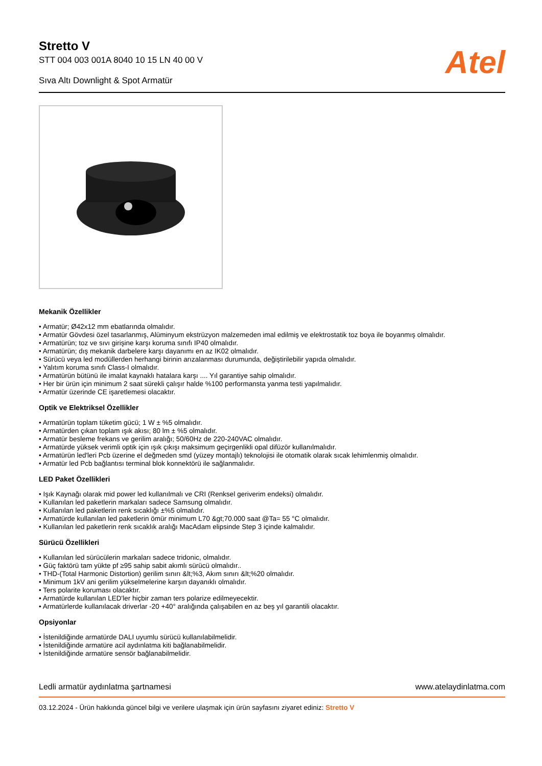Stretto V
STT 004 003 001A 8040 10 15 LN 40 00 V
Sıva Altı Downlight & Spot Armatür
Atel
Mekanik Özellikler
• Armatür; Ø42x12 mm ebatlarında olmalıdır.
• Armatür Gövdesi özel tasarlanmış, Alüminyum ekstrüzyon malzemeden imal edilmiş ve elektrostatik toz boya ile boyanmış olmalıdır.
• Armatürün; toz ve sıvı girişine karşı koruma sınıfı IP40 olmalıdır.
• Armatürün; dış mekanik darbelere karşı dayanımı en az IK02 olmalıdır.
• Sürücü veya led modüllerden herhangi birinin arızalanması durumunda, değiştirilebilir yapıda olmalıdır.
• Yalıtım koruma sınıfı Class-I olmalıdır.
• Armatürün bütünü ile imalat kaynaklı hatalara karşı .... Yıl garantiye sahip olmalıdır.
• Her bir ürün için minimum 2 saat sürekli çalışır halde %100 performansta yanma testi yapılmalıdır.
• Armatür üzerinde CE işaretlemesi olacaktır.
Optik ve Elektriksel Özellikler
• Armatürün toplam tüketim gücü; 1 W ± %5 olmalıdır.
• Armatürden çıkan toplam ışık akısı; 80 lm ± %5 olmalıdır.
• Armatür besleme frekans ve gerilim aralığı; 50/60Hz de 220-240VAC olmalıdır.
• Armatürde yüksek verimli optik için ışık çıkışı maksimum geçirgenlikli opal difüzör kullanılmalıdır.
• Armatürün led'leri Pcb üzerine el değmeden smd (yüzey montajlı) teknolojisi ile otomatik olarak sıcak lehimlenmiş olmalıdır.
• Armatür led Pcb bağlantısı terminal blok konnektörü ile sağlanmalıdır.
LED Paket Özellikleri
• Işık Kaynağı olarak mid power led kullanılmalı ve CRI (Renksel geriverim endeksi) olmalıdır.
• Kullanılan led paketlerin markaları sadece Samsung olmalıdır.
• Kullanılan led paketlerin renk sıcaklığı ±%5 olmalıdır.
• Armatürde kullanılan led paketlerin ömür minimum L70 &gt;70.000 saat @Ta= 55 °C olmalıdır.
• Kullanılan led paketlerin renk sıcaklık aralığı MacAdam elipsinde Step 3 içinde kalmalıdır.
Sürücü Özellikleri
• Kullanılan led sürücülerin markaları sadece tridonic, olmalıdır.
• Güç faktörü tam yükte pf ≥95 sahip sabit akımlı sürücü olmalıdır..
• THD-(Total Harmonic Distortion) gerilim sınırı &lt;%3, Akım sınırı &lt;%20 olmalıdır.
• Minimum 1kV ani gerilim yükselmelerine karşın dayanıklı olmalıdır.
• Ters polarite koruması olacaktır.
• Armatürde kullanılan LED'ler hiçbir zaman ters polarize edilmeyecektir.
• Armatürlerde kullanılacak driverlar -20 +40° aralığında çalışabilen en az beş yıl garantili olacaktır.
Opsiyonlar
• İstenildiğinde armatürde DALI uyumlu sürücü kullanılabilmelidir.
• İstenildiğinde armatüre acil aydınlatma kiti bağlanabilmelidir.
• İstenildiğinde armatüre sensör bağlanabilmelidir.
Ledli armatür aydınlatma şartnamesi www.atelaydinlatma.com
03.12.2024 - Ürün hakkında güncel bilgi ve verilere ulaşmak için ürün sayfasını ziyaret ediniz: Stretto V